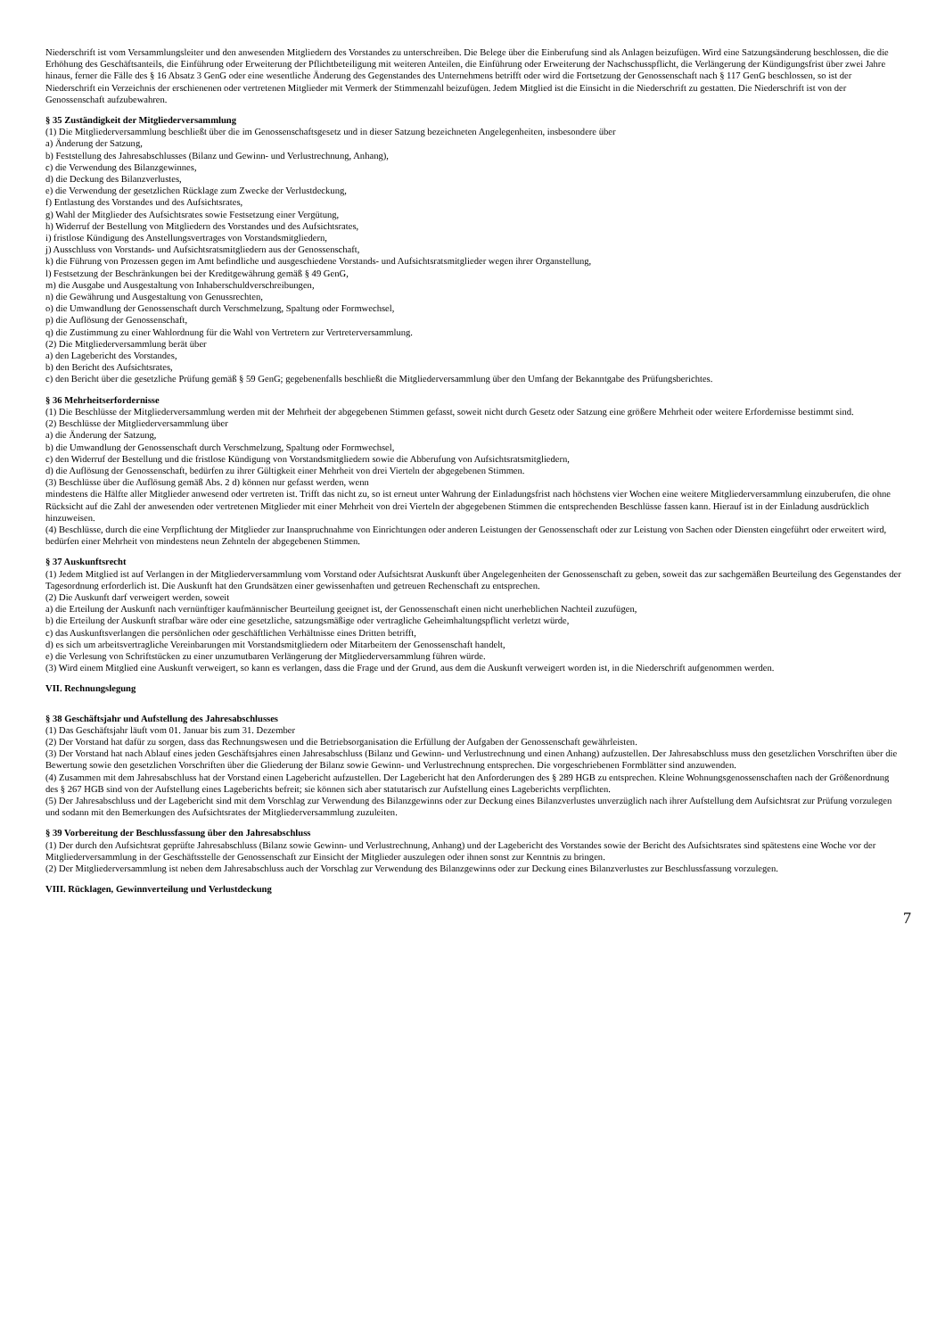Niederschrift ist vom Versammlungsleiter und den anwesenden Mitgliedern des Vorstandes zu unterschreiben. Die Belege über die Einberufung sind als Anlagen beizufügen. Wird eine Satzungsänderung beschlossen, die die Erhöhung des Geschäftsanteils, die Einführung oder Erweiterung der Pflichtbeteiligung mit weiteren Anteilen, die Einführung oder Erweiterung der Nachschusspflicht, die Verlängerung der Kündigungsfrist über zwei Jahre hinaus, ferner die Fälle des § 16 Absatz 3 GenG oder eine wesentliche Änderung des Gegenstandes des Unternehmens betrifft oder wird die Fortsetzung der Genossenschaft nach § 117 GenG beschlossen, so ist der Niederschrift ein Verzeichnis der erschienenen oder vertretenen Mitglieder mit Vermerk der Stimmenzahl beizufügen. Jedem Mitglied ist die Einsicht in die Niederschrift zu gestatten. Die Niederschrift ist von der Genossenschaft aufzubewahren.
§ 35 Zuständigkeit der Mitgliederversammlung
(1) Die Mitgliederversammlung beschließt über die im Genossenschaftsgesetz und in dieser Satzung bezeichneten Angelegenheiten, insbesondere über
a) Änderung der Satzung,
b) Feststellung des Jahresabschlusses (Bilanz und Gewinn- und Verlustrechnung, Anhang),
c) die Verwendung des Bilanzgewinnes,
d) die Deckung des Bilanzverlustes,
e) die Verwendung der gesetzlichen Rücklage zum Zwecke der Verlustdeckung,
f) Entlastung des Vorstandes und des Aufsichtsrates,
g) Wahl der Mitglieder des Aufsichtsrates sowie Festsetzung einer Vergütung,
h) Widerruf der Bestellung von Mitgliedern des Vorstandes und des Aufsichtsrates,
i) fristlose Kündigung des Anstellungsvertrages von Vorstandsmitgliedern,
j) Ausschluss von Vorstands- und Aufsichtsratsmitgliedern aus der Genossenschaft,
k) die Führung von Prozessen gegen im Amt befindliche und ausgeschiedene Vorstands- und Aufsichtsratsmitglieder wegen ihrer Organstellung,
l) Festsetzung der Beschränkungen bei der Kreditgewährung gemäß § 49 GenG,
m) die Ausgabe und Ausgestaltung von Inhaberschuldverschreibungen,
n) die Gewährung und Ausgestaltung von Genussrechten,
o) die Umwandlung der Genossenschaft durch Verschmelzung, Spaltung oder Formwechsel,
p) die Auflösung der Genossenschaft,
q) die Zustimmung zu einer Wahlordnung für die Wahl von Vertretern zur Vertreterversammlung.
(2) Die Mitgliederversammlung berät über
a) den Lagebericht des Vorstandes,
b) den Bericht des Aufsichtsrates,
c) den Bericht über die gesetzliche Prüfung gemäß § 59 GenG; gegebenenfalls beschließt die Mitgliederversammlung über den Umfang der Bekanntgabe des Prüfungsberichtes.
§ 36 Mehrheitserfordernisse
(1) Die Beschlüsse der Mitgliederversammlung werden mit der Mehrheit der abgegebenen Stimmen gefasst, soweit nicht durch Gesetz oder Satzung eine größere Mehrheit oder weitere Erfordernisse bestimmt sind.
(2) Beschlüsse der Mitgliederversammlung über
a) die Änderung der Satzung,
b) die Umwandlung der Genossenschaft durch Verschmelzung, Spaltung oder Formwechsel,
c) den Widerruf der Bestellung und die fristlose Kündigung von Vorstandsmitgliedern sowie die Abberufung von Aufsichtsratsmitgliedern,
d) die Auflösung der Genossenschaft, bedürfen zu ihrer Gültigkeit einer Mehrheit von drei Vierteln der abgegebenen Stimmen.
(3) Beschlüsse über die Auflösung gemäß Abs. 2 d) können nur gefasst werden, wenn
mindestens die Hälfte aller Mitglieder anwesend oder vertreten ist. Trifft das nicht zu, so ist erneut unter Wahrung der Einladungsfrist nach höchstens vier Wochen eine weitere Mitgliederversammlung einzuberufen, die ohne Rücksicht auf die Zahl der anwesenden oder vertretenen Mitglieder mit einer Mehrheit von drei Vierteln der abgegebenen Stimmen die entsprechenden Beschlüsse fassen kann. Hierauf ist in der Einladung ausdrücklich hinzuweisen.
(4) Beschlüsse, durch die eine Verpflichtung der Mitglieder zur Inanspruchnahme von Einrichtungen oder anderen Leistungen der Genossenschaft oder zur Leistung von Sachen oder Diensten eingeführt oder erweitert wird, bedürfen einer Mehrheit von mindestens neun Zehnteln der abgegebenen Stimmen.
§ 37 Auskunftsrecht
(1) Jedem Mitglied ist auf Verlangen in der Mitgliederversammlung vom Vorstand oder Aufsichtsrat Auskunft über Angelegenheiten der Genossenschaft zu geben, soweit das zur sachgemäßen Beurteilung des Gegenstandes der Tagesordnung erforderlich ist. Die Auskunft hat den Grundsätzen einer gewissenhaften und getreuen Rechenschaft zu entsprechen.
(2) Die Auskunft darf verweigert werden, soweit
a) die Erteilung der Auskunft nach vernünftiger kaufmännischer Beurteilung geeignet ist, der Genossenschaft einen nicht unerheblichen Nachteil zuzufügen,
b) die Erteilung der Auskunft strafbar wäre oder eine gesetzliche, satzungsmäßige oder vertragliche Geheimhaltungspflicht verletzt würde,
c) das Auskunftsverlangen die persönlichen oder geschäftlichen Verhältnisse eines Dritten betrifft,
d) es sich um arbeitsvertragliche Vereinbarungen mit Vorstandsmitgliedern oder Mitarbeitern der Genossenschaft handelt,
e) die Verlesung von Schriftstücken zu einer unzumutbaren Verlängerung der Mitgliederversammlung führen würde.
(3) Wird einem Mitglied eine Auskunft verweigert, so kann es verlangen, dass die Frage und der Grund, aus dem die Auskunft verweigert worden ist, in die Niederschrift aufgenommen werden.
VII. Rechnungslegung
§ 38 Geschäftsjahr und Aufstellung des Jahresabschlusses
(1) Das Geschäftsjahr läuft vom 01. Januar bis zum 31. Dezember
(2) Der Vorstand hat dafür zu sorgen, dass das Rechnungswesen und die Betriebsorganisation die Erfüllung der Aufgaben der Genossenschaft gewährleisten.
(3) Der Vorstand hat nach Ablauf eines jeden Geschäftsjahres einen Jahresabschluss (Bilanz und Gewinn- und Verlustrechnung und einen Anhang) aufzustellen. Der Jahresabschluss muss den gesetzlichen Vorschriften über die Bewertung sowie den gesetzlichen Vorschriften über die Gliederung der Bilanz sowie Gewinn- und Verlustrechnung entsprechen. Die vorgeschriebenen Formblätter sind anzuwenden.
(4) Zusammen mit dem Jahresabschluss hat der Vorstand einen Lagebericht aufzustellen. Der Lagebericht hat den Anforderungen des § 289 HGB zu entsprechen. Kleine Wohnungsgenossenschaften nach der Größenordnung des § 267 HGB sind von der Aufstellung eines Lageberichts befreit; sie können sich aber statutarisch zur Aufstellung eines Lageberichts verpflichten.
(5) Der Jahresabschluss und der Lagebericht sind mit dem Vorschlag zur Verwendung des Bilanzgewinns oder zur Deckung eines Bilanzverlustes unverzüglich nach ihrer Aufstellung dem Aufsichtsrat zur Prüfung vorzulegen und sodann mit den Bemerkungen des Aufsichtsrates der Mitgliederversammlung zuzuleiten.
§ 39 Vorbereitung der Beschlussfassung über den Jahresabschluss
(1) Der durch den Aufsichtsrat geprüfte Jahresabschluss (Bilanz sowie Gewinn- und Verlustrechnung, Anhang) und der Lagebericht des Vorstandes sowie der Bericht des Aufsichtsrates sind spätestens eine Woche vor der Mitgliederversammlung in der Geschäftsstelle der Genossenschaft zur Einsicht der Mitglieder auszulegen oder ihnen sonst zur Kenntnis zu bringen.
(2) Der Mitgliederversammlung ist neben dem Jahresabschluss auch der Vorschlag zur Verwendung des Bilanzgewinns oder zur Deckung eines Bilanzverlustes zur Beschlussfassung vorzulegen.
VIII. Rücklagen, Gewinnverteilung und Verlustdeckung
7